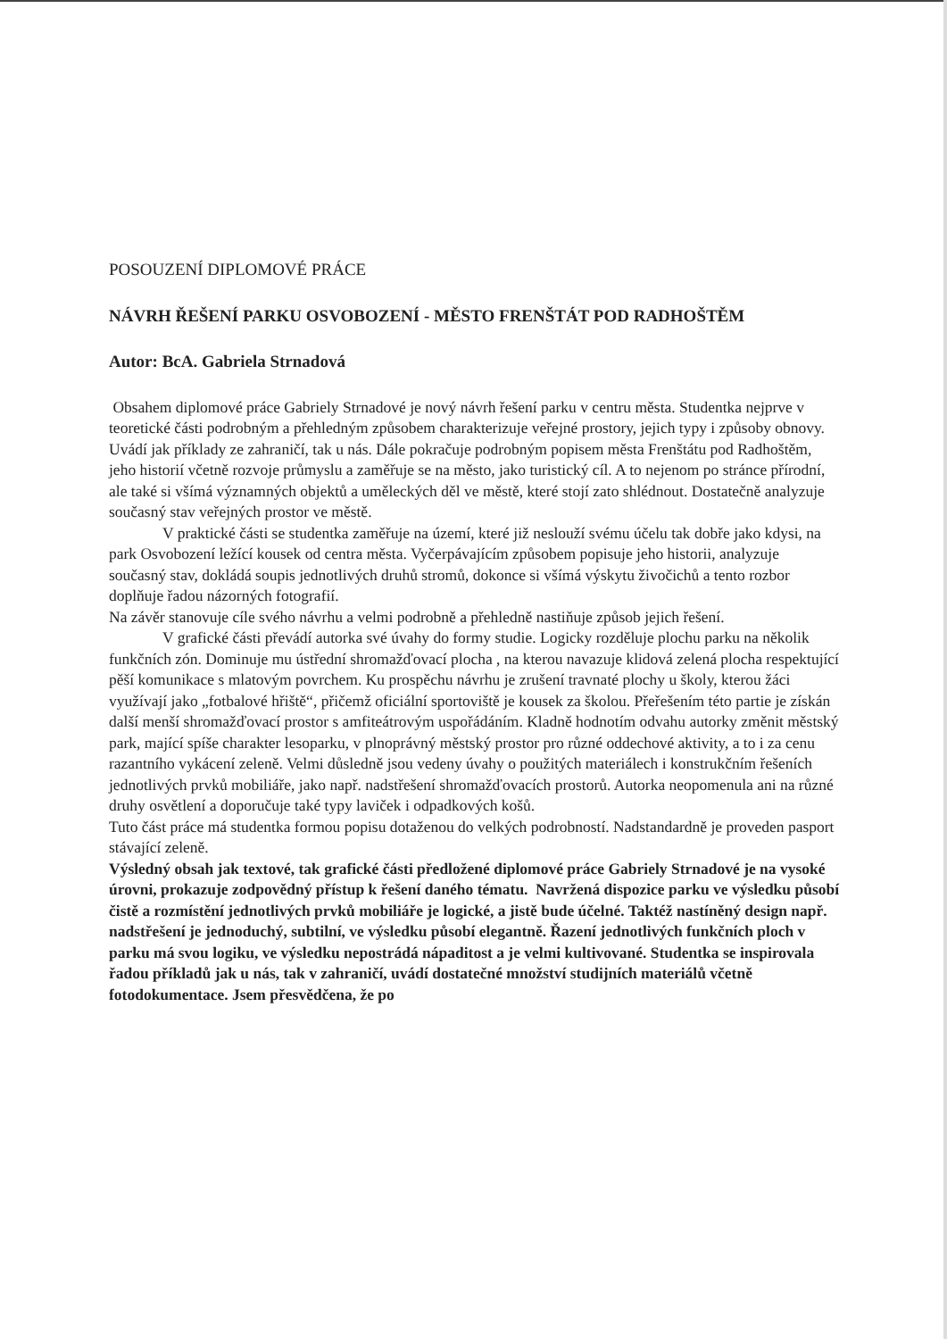POSOUZENÍ DIPLOMOVÉ PRÁCE
NÁVRH ŘEŠENÍ PARKU OSVOBOZENÍ - MĚSTO FRENŠTÁT POD RADHOŠTĚM
Autor: BcA. Gabriela Strnadová
Obsahem diplomové práce Gabriely Strnadové je nový návrh řešení parku v centru města. Studentka nejprve v teoretické části podrobným a přehledným způsobem charakterizuje veřejné prostory, jejich typy i způsoby obnovy. Uvádí jak příklady ze zahraničí, tak u nás. Dále pokračuje podrobným popisem města Frenštátu pod Radhoštěm, jeho historií včetně rozvoje průmyslu a zaměřuje se na město, jako turistický cíl. A to nejenom po stránce přírodní, ale také si všímá významných objektů a uměleckých děl ve městě, které stojí zato shlédnout. Dostatečně analyzuje současný stav veřejných prostor ve městě.
V praktické části se studentka zaměřuje na území, které již neslouží svému účelu tak dobře jako kdysi, na park Osvobození ležící kousek od centra města. Vyčerpávajícím způsobem popisuje jeho historii, analyzuje současný stav, dokládá soupis jednotlivých druhů stromů, dokonce si všímá výskytu živočichů a tento rozbor doplňuje řadou názorných fotografií.
Na závěr stanovuje cíle svého návrhu a velmi podrobně a přehledně nastiňuje způsob jejich řešení.
V grafické části převádí autorka své úvahy do formy studie. Logicky rozděluje plochu parku na několik funkčních zón. Dominuje mu ústřední shromažďovací plocha , na kterou navazuje klidová zelená plocha respektující pěší komunikace s mlatovým povrchem. Ku prospěchu návrhu je zrušení travnaté plochy u školy, kterou žáci využívají jako „fotbalové hřiště“, přičemž oficiální sportoviště je kousek za školou. Přeřešením této partie je získán další menší shromažďovací prostor s amfiteátrovým uspořádáním. Kladně hodnotím odvahu autorky změnit městský park, mající spíše charakter lesoparku, v plnoprávný městský prostor pro různé oddechové aktivity, a to i za cenu razantního vykácení zeleně. Velmi důsledně jsou vedeny úvahy o použitých materiálech i konstrukčním řešeních jednotlivých prvků mobiliáře, jako např. nadstřešení shromažďovacích prostorů. Autorka neopomenula ani na různé druhy osvětlení a doporučuje také typy laviček i odpadkových košů.
Tuto část práce má studentka formou popisu dotaženou do velkých podrobností. Nadstandardně je proveden pasport stávající zeleně.
Výsledný obsah jak textové, tak grafické části předložené diplomové práce Gabriely Strnadové je na vysoké úrovni, prokazuje zodpovědný přístup k řešení daného tématu. Navržená dispozice parku ve výsledku působí čistě a rozmístění jednotlivých prvků mobiliáře je logické, a jistě bude účelné. Taktéž nastíněný design např. nadstřešení je jednoduchý, subtilní, ve výsledku působí elegantně. Řazení jednotlivých funkčních ploch v parku má svou logiku, ve výsledku nepostrádá nápaditost a je velmi kultivované. Studentka se inspirovala řadou příkladů jak u nás, tak v zahraničí, uvádí dostatečné množství studijních materiálů včetně fotodokumentace. Jsem přesvědčena, že po